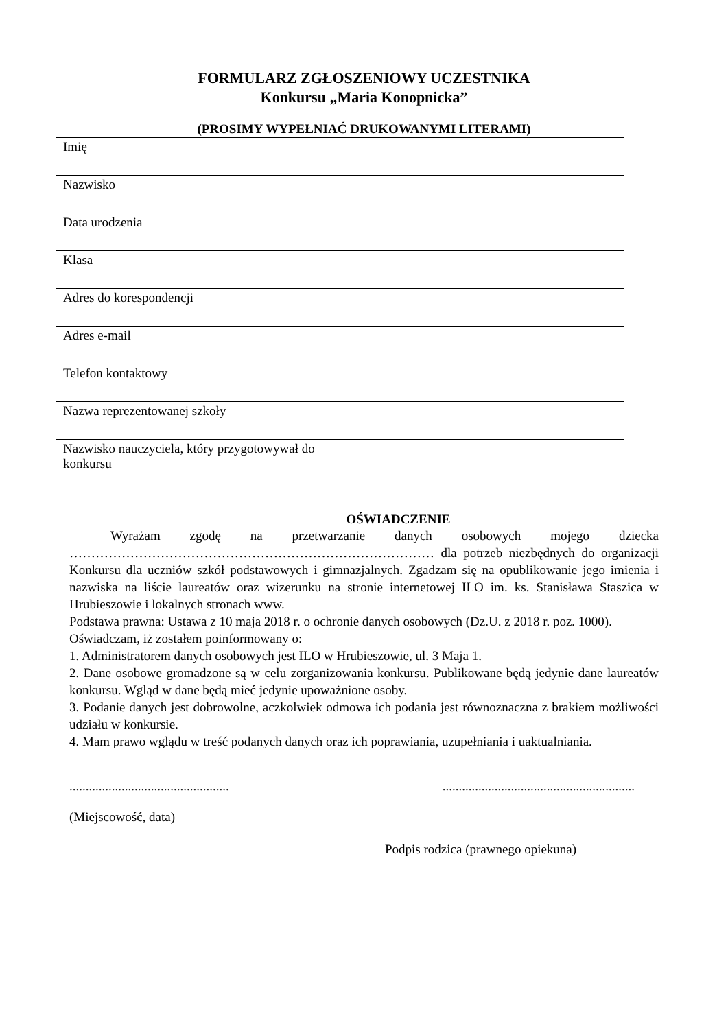FORMULARZ ZGŁOSZENIOWY UCZESTNIKA
Konkursu „Maria Konopnicka”
(PROSIMY WYPEŁNIAĆ DRUKOWANYMI LITERAMI)
| Imię | |
| Nazwisko | |
| Data urodzenia | |
| Klasa | |
| Adres do korespondencji | |
| Adres e-mail | |
| Telefon kontaktowy | |
| Nazwa reprezentowanej szkoły | |
| Nazwisko nauczyciela, który przygotowywał do konkursu | |
OŚWIADCZENIE
Wyrażam zgodę na przetwarzanie danych osobowych mojego dziecka ………………………………………………………………………… dla potrzeb niezbędnych do organizacji Konkursu dla uczniów szkół podstawowych i gimnazjalnych. Zgadzam się na opublikowanie jego imienia i nazwiska na liście laureatów oraz wizerunku na stronie internetowej ILO im. ks. Stanisława Staszica w Hrubieszowie i lokalnych stronach www.
Podstawa prawna: Ustawa z 10 maja 2018 r. o ochronie danych osobowych (Dz.U. z 2018 r. poz. 1000).
Oświadczam, iż zostałem poinformowany o:
1. Administratorem danych osobowych jest ILO w Hrubieszowie, ul. 3 Maja 1.
2. Dane osobowe gromadzone są w celu zorganizowania konkursu. Publikowane będą jedynie dane laureatów konkursu. Wgląd w dane będą mieć jedynie upoważnione osoby.
3. Podanie danych jest dobrowolne, aczkolwiek odmowa ich podania jest równoznaczna z brakiem możliwości udziału w konkursie.
4. Mam prawo wglądu w treść podanych danych oraz ich poprawiania, uzupełniania i uaktualniania.
............................................................................................................
(Miejscowość, data)
Podpis rodzica (prawnego opiekuna)